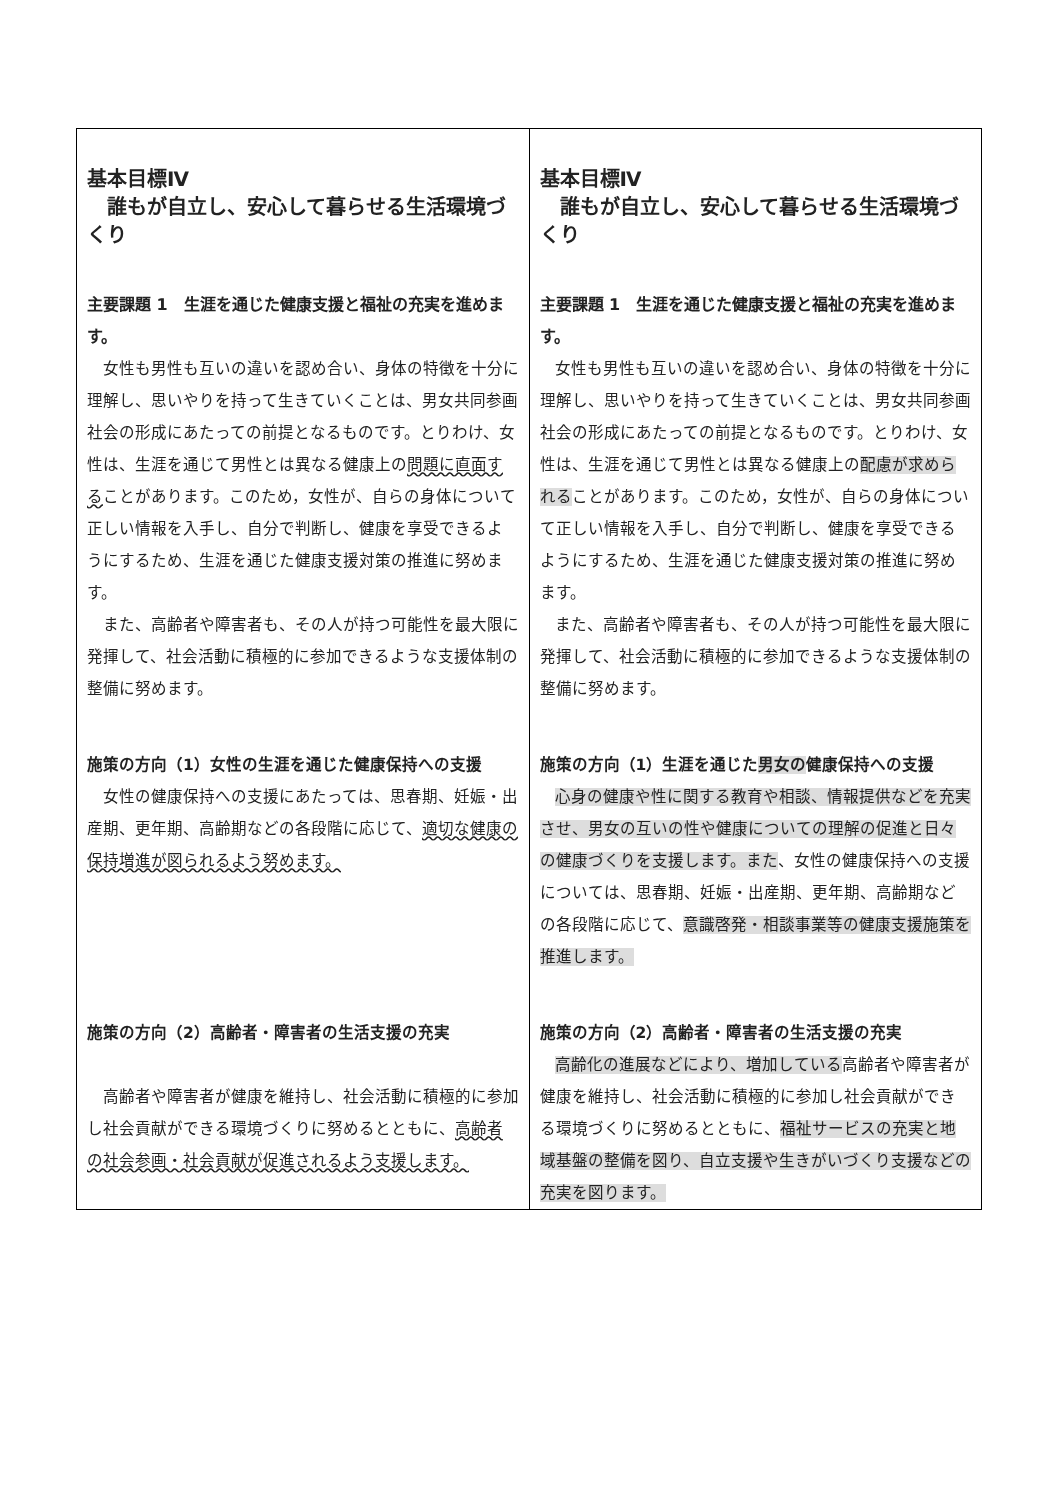| 基本目標Ⅳ 誰もが自立し、安心して暮らせる生活環境づくり 主要課題 1 生涯を通じた健康支援と福祉の充実を進めます。 女性も男性も互いの違いを認め合い、身体の特徴を十分に理解し、思いやりを持って生きていくことは、男女共同参画社会の形成にあたっての前提となるものです。とりわけ、女性は、生涯を通じて男性とは異なる健康上の 問題に直面する ことがあります。このため，女性が、自らの身体について正しい情報を入手し、自分で判断し、健康を享受できるようにするため、生涯を通じた健康支援対策の推進に努めます。 また、高齢者や障害者も、その人が持つ可能性を最大限に発揮して、社会活動に積極的に参加できるような支援体制の整備に努めます。 施策の方向（1）女性の生涯を通じた健康保持への支援 女性の健康保持への支援にあたっては、思春期、妊娠・出産期、更年期、高齢期などの各段階に応じて、 適切な健康の保持増進が図られるよう努めます。 施策の方向（2）高齢者・障害者の生活支援の充実 高齢者や障害者が健康を維持し、社会活動に積極的に参加し社会貢献ができる環境づくりに努めるとともに、 高齢者の社会参画・社会貢献が促進されるよう支援します。 | 基本目標Ⅳ 誰もが自立し、安心して暮らせる生活環境づくり 主要課題 1 生涯を通じた健康支援と福祉の充実を進めます。 女性も男性も互いの違いを認め合い、身体の特徴を十分に理解し、思いやりを持って生きていくことは、男女共同参画社会の形成にあたっての前提となるものです。とりわけ、女性は、生涯を通じて男性とは異なる健康上の 配慮が求められる ことがあります。このため，女性が、自らの身体について正しい情報を入手し、自分で判断し、健康を享受できるようにするため、生涯を通じた健康支援対策の推進に努めます。 また、高齢者や障害者も、その人が持つ可能性を最大限に発揮して、社会活動に積極的に参加できるような支援体制の整備に努めます。 施策の方向（1）生涯を通じた 男女の 健康保持への支援 心身の健康や性に関する教育や相談、情報提供などを充実させ、男女の互いの性や健康についての理解の促進と日々の健康づくりを支援します。また 、女性の健康保持への支援については、思春期、妊娠・出産期、更年期、高齢期などの各段階に応じて、 意識啓発・相談事業等の健康支援施策を推進します。 施策の方向（2）高齢者・障害者の生活支援の充実 高齢化の進展などにより、増加している 高齢者や障害者が健康を維持し、社会活動に積極的に参加し社会貢献ができる環境づくりに努めるとともに、 福祉サービスの充実と地域基盤の整備を図り、自立支援や生きがいづくり支援などの充実を図ります。 |